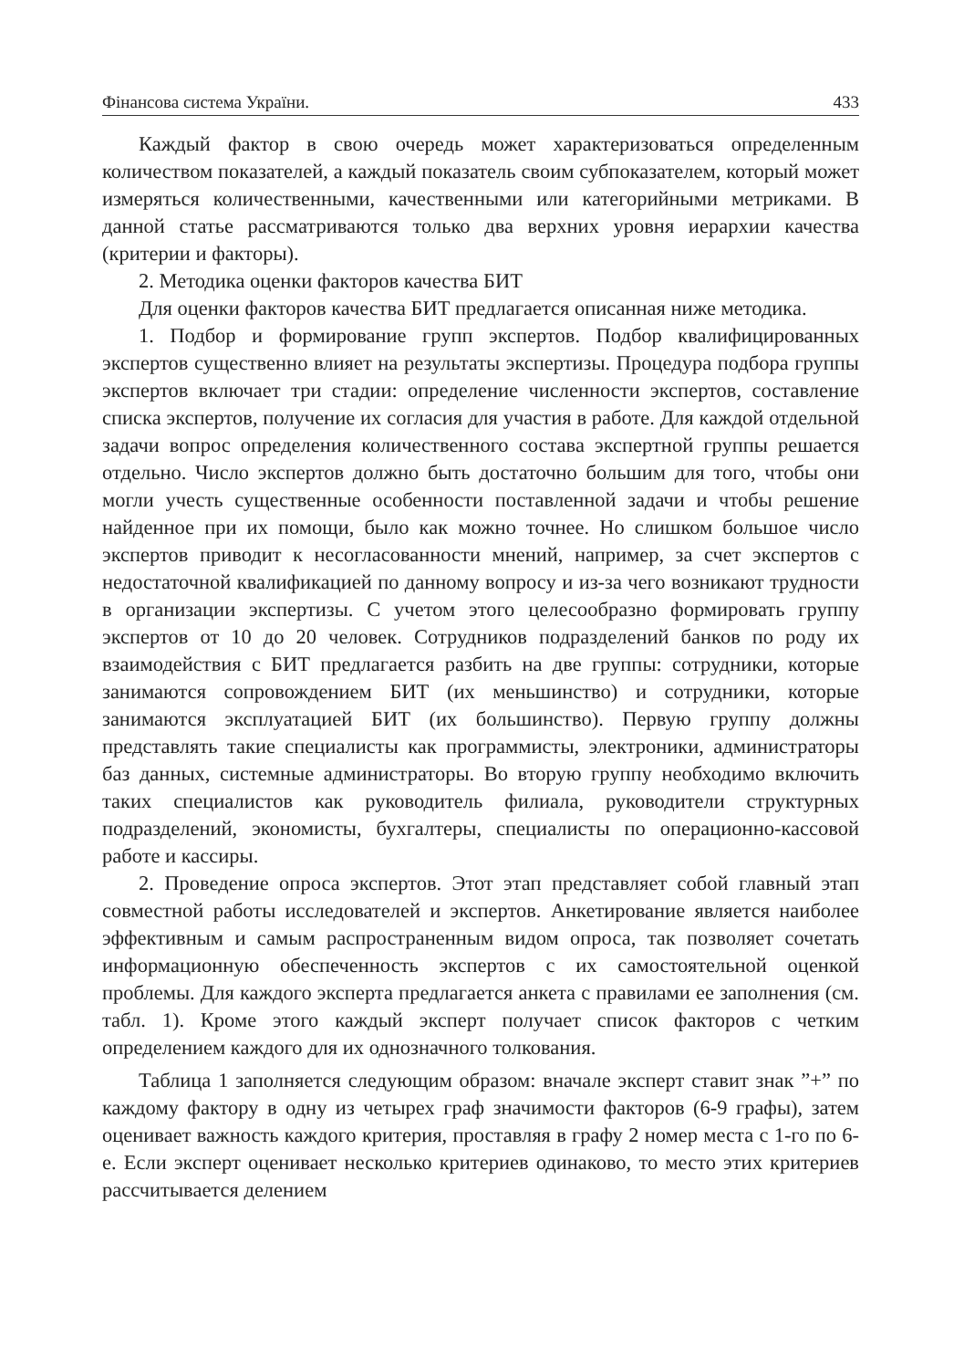Фінансова система України. 433
Каждый фактор в свою очередь может характеризоваться определенным количеством показателей, а каждый показатель своим субпоказателем, который может измеряться количественными, качественными или категорийными метриками. В данной статье рассматриваются только два верхних уровня иерархии качества (критерии и факторы).
2. Методика оценки факторов качества БИТ
Для оценки факторов качества БИТ предлагается описанная ниже методика.
1. Подбор и формирование групп экспертов. Подбор квалифицированных экспертов существенно влияет на результаты экспертизы. Процедура подбора группы экспертов включает три стадии: определение численности экспертов, составление списка экспертов, получение их согласия для участия в работе. Для каждой отдельной задачи вопрос определения количественного состава экспертной группы решается отдельно. Число экспертов должно быть достаточно большим для того, чтобы они могли учесть существенные особенности поставленной задачи и чтобы решение найденное при их помощи, было как можно точнее. Но слишком большое число экспертов приводит к несогласованности мнений, например, за счет экспертов с недостаточной квалификацией по данному вопросу и из-за чего возникают трудности в организации экспертизы. С учетом этого целесообразно формировать группу экспертов от 10 до 20 человек. Сотрудников подразделений банков по роду их взаимодействия с БИТ предлагается разбить на две группы: сотрудники, которые занимаются сопровождением БИТ (их меньшинство) и сотрудники, которые занимаются эксплуатацией БИТ (их большинство). Первую группу должны представлять такие специалисты как программисты, электроники, администраторы баз данных, системные администраторы. Во вторую группу необходимо включить таких специалистов как руководитель филиала, руководители структурных подразделений, экономисты, бухгалтеры, специалисты по операционно-кассовой работе и кассиры.
2. Проведение опроса экспертов. Этот этап представляет собой главный этап совместной работы исследователей и экспертов. Анкетирование является наиболее эффективным и самым распространенным видом опроса, так позволяет сочетать информационную обеспеченность экспертов с их самостоятельной оценкой проблемы. Для каждого эксперта предлагается анкета с правилами ее заполнения (см. табл. 1). Кроме этого каждый эксперт получает список факторов с четким определением каждого для их однозначного толкования.
Таблица 1 заполняется следующим образом: вначале эксперт ставит знак ”+” по каждому фактору в одну из четырех граф значимости факторов (6-9 графы), затем оценивает важность каждого критерия, проставляя в графу 2 номер места с 1-го по 6-е. Если эксперт оценивает несколько критериев одинаково, то место этих критериев рассчитывается делением